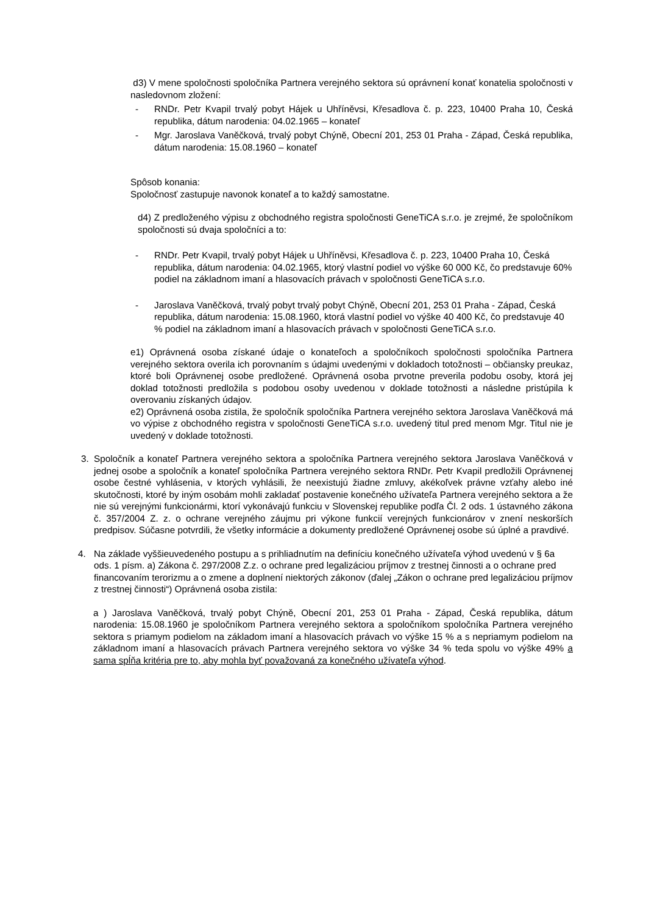d3) V mene spoločnosti spoločníka Partnera verejného sektora sú oprávnení konať konatelia spoločnosti v nasledovnom zložení:
- RNDr. Petr Kvapil trvalý pobyt Hájek u Uhříněvsi, Křesadlova č. p. 223, 10400 Praha 10, Česká republika, dátum narodenia: 04.02.1965 – konateľ
- Mgr. Jaroslava Vaněčková, trvalý pobyt Chýně, Obecní 201, 253 01 Praha - Západ, Česká republika, dátum narodenia: 15.08.1960 – konateľ
Spôsob konania:
Spoločnosť zastupuje navonok konateľ a to každý samostatne.
d4) Z predloženého výpisu z obchodného registra spoločnosti GeneTiCA s.r.o. je zrejmé, že spoločníkom spoločnosti sú dvaja spoločníci a to:
- RNDr. Petr Kvapil, trvalý pobyt Hájek u Uhříněvsi, Křesadlova č. p. 223, 10400 Praha 10, Česká republika, dátum narodenia: 04.02.1965, ktorý vlastní podiel vo výške 60 000 Kč, čo predstavuje 60% podiel na základnom imaní a hlasovacích právach v spoločnosti GeneTiCA s.r.o.
- Jaroslava Vaněčková, trvalý pobyt trvalý pobyt Chýně, Obecní 201, 253 01 Praha - Západ, Česká republika, dátum narodenia: 15.08.1960, ktorá vlastní podiel vo výške 40 400 Kč, čo predstavuje 40 % podiel na základnom imaní a hlasovacích právach v spoločnosti GeneTiCA s.r.o.
e1) Oprávnená osoba získané údaje o konateľoch a spoločníkoch spoločnosti spoločníka Partnera verejného sektora overila ich porovnaním s údajmi uvedenými v dokladoch totožnosti – občiansky preukaz, ktoré boli Oprávnenej osobe predložené. Oprávnená osoba prvotne preverila podobu osoby, ktorá jej doklad totožnosti predložila s podobou osoby uvedenou v doklade totožnosti a následne pristúpila k overovaniu získaných údajov.
e2) Oprávnená osoba zistila, že spoločník spoločníka Partnera verejného sektora Jaroslava Vaněčková má vo výpise z obchodného registra v spoločnosti GeneTiCA s.r.o. uvedený titul pred menom Mgr. Titul nie je uvedený v doklade totožnosti.
3. Spoločník a konateľ Partnera verejného sektora a spoločníka Partnera verejného sektora Jaroslava Vaněčková v jednej osobe a spoločník a konateľ spoločníka Partnera verejného sektora RNDr. Petr Kvapil predložili Oprávnenej osobe čestné vyhlásenia, v ktorých vyhlásili, že neexistujú žiadne zmluvy, akékoľvek právne vzťahy alebo iné skutočnosti, ktoré by iným osobám mohli zakladať postavenie konečného užívateľa Partnera verejného sektora a že nie sú verejnými funkcionármi, ktorí vykonávajú funkciu v Slovenskej republike podľa Čl. 2 ods. 1 ústavného zákona č. 357/2004 Z. z. o ochrane verejného záujmu pri výkone funkcií verejných funkcionárov v znení neskorších predpisov. Súčasne potvrdili, že všetky informácie a dokumenty predložené Oprávnenej osobe sú úplné a pravdivé.
4. Na základe vyššieuvedeného postupu a s prihliadnutím na definíciu konečného užívateľa výhod uvedenú v § 6a ods. 1 písm. a) Zákona č. 297/2008 Z.z. o ochrane pred legalizáciou príjmov z trestnej činnosti a o ochrane pred financovaním terorizmu a o zmene a doplnení niektorých zákonov (ďalej „Zákon o ochrane pred legalizáciou príjmov z trestnej činnosti“) Oprávnená osoba zistila:
a ) Jaroslava Vaněčková, trvalý pobyt Chýně, Obecní 201, 253 01 Praha - Západ, Česká republika, dátum narodenia: 15.08.1960 je spoločníkom Partnera verejného sektora a spoločníkom spoločníka Partnera verejného sektora s priamym podielom na základom imaní a hlasovacích právach vo výške 15 % a s nepriamym podielom na základnom imaní a hlasovacích právach Partnera verejného sektora vo výške 34 % teda spolu vo výške 49% a sama spĺňa kritéria pre to, aby mohla byť považovaná za konečného užívateľa výhod.